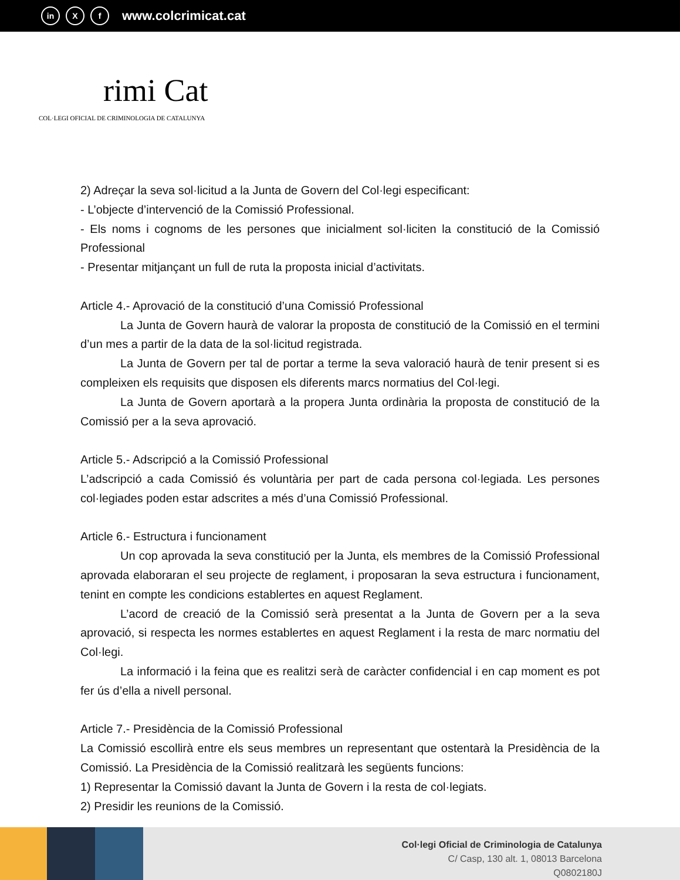in X f www.colcrimicat.cat
rimi Cat
COL·LEGI OFICIAL DE CRIMINOLOGIA DE CATALUNYA
2) Adreçar la seva sol·licitud a la Junta de Govern del Col·legi especificant:
- L’objecte d’intervenció de la Comissió Professional.
- Els noms i cognoms de les persones que inicialment sol·liciten la constitució de la Comissió Professional
- Presentar mitjançant un full de ruta la proposta inicial d’activitats.
Article 4.- Aprovació de la constitució d’una Comissió Professional
La Junta de Govern haurà de valorar la proposta de constitució de la Comissió en el termini d’un mes a partir de la data de la sol·licitud registrada.
La Junta de Govern per tal de portar a terme la seva valoració haurà de tenir present si es compleixen els requisits que disposen els diferents marcs normatius del Col·legi.
La Junta de Govern aportarà a la propera Junta ordinària la proposta de constitució de la Comissió per a la seva aprovació.
Article 5.- Adscripció a la Comissió Professional
L’adscripció a cada Comissió és voluntària per part de cada persona col·legiada. Les persones col·legiades poden estar adscrites a més d’una Comissió Professional.
Article 6.- Estructura i funcionament
Un cop aprovada la seva constitució per la Junta, els membres de la Comissió Professional aprovada elaboraran el seu projecte de reglament, i proposaran la seva estructura i funcionament, tenint en compte les condicions establertes en aquest Reglament.
L’acord de creació de la Comissió serà presentat a la Junta de Govern per a la seva aprovació, si respecta les normes establertes en aquest Reglament i la resta de marc normatiu del Col·legi.
La informació i la feina que es realitzi serà de caràcter confidencial i en cap moment es pot fer ús d’ella a nivell personal.
Article 7.- Presidència de la Comissió Professional
La Comissió escollirà entre els seus membres un representant que ostentarà la Presidència de la Comissió. La Presidència de la Comissió realitzarà les següents funcions:
1) Representar la Comissió davant la Junta de Govern i la resta de col·legiats.
2) Presidir les reunions de la Comissió.
Col·legi Oficial de Criminologia de Catalunya
C/ Casp, 130 alt. 1, 08013 Barcelona
Q0802180J